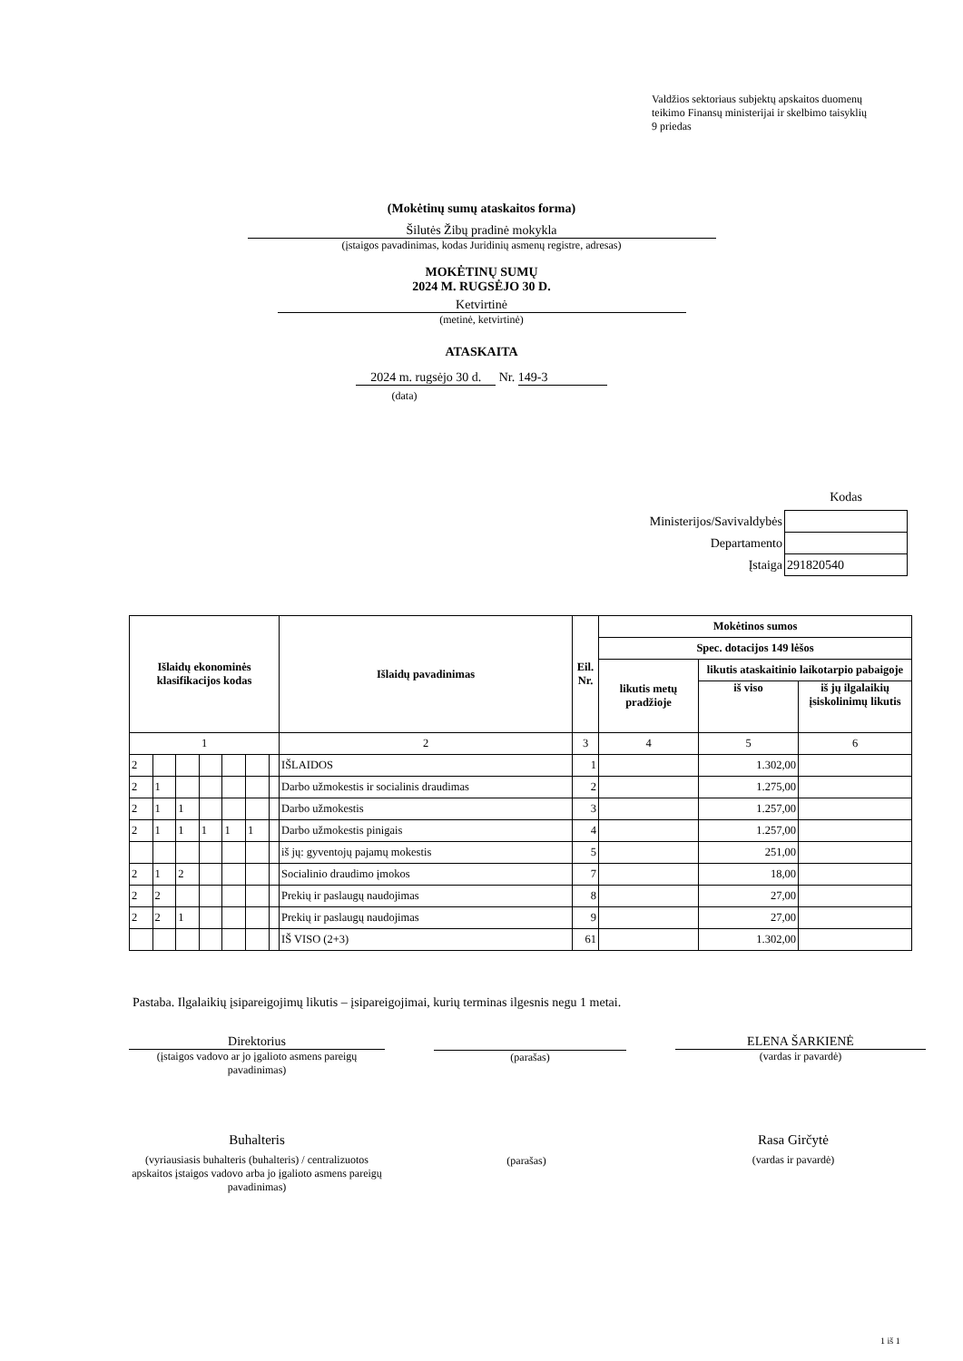Valdžios sektoriaus subjektų apskaitos duomenų
teikimo Finansų ministerijai ir skelbimo taisyklių
9 priedas
(Mokėtinų sumų ataskaitos forma)
Šilutės Žibų pradinė mokykla
(įstaigos pavadinimas, kodas Juridinių asmenų registre, adresas)
MOKĖTINŲ SUMŲ
2024 M. RUGSĖJO 30 D.
Ketvirtinė
(metinė, ketvirtinė)
ATASKAITA
2024 m. rugsėjo 30 d. Nr. 149-3
(data)
Kodas
| Ministerijos/Savivaldybės | |
| Departamento | |
| Įstaiga | 291820540 |
| Išlaidų ekonominės klasifikacijos kodas | | | | | | | Išlaidų pavadinimas | Eil. Nr. | Mokėtinos sumos | | |
| --- | --- | --- | --- | --- | --- | --- | --- | --- | --- | --- | --- |
| | | | | | | | | | Spec. dotacijos 149 lėšos | | |
| | | | | | | | | | likutis metų pradžioje | likutis ataskaitinio laikotarpio pabaigoje | |
| | | | | | | | | | | iš viso | iš jų ilgalaikių įsiskolinimų likutis |
| 1 | | | | | | | 2 | 3 | 4 | 5 | 6 |
| 2 | | | | | | | IŠLAIDOS | 1 | | 1.302,00 | |
| 2 | 1 | | | | | | Darbo užmokestis ir socialinis draudimas | 2 | | 1.275,00 | |
| 2 | 1 | 1 | | | | | Darbo užmokestis | 3 | | 1.257,00 | |
| 2 | 1 | 1 | 1 | 1 | 1 | | Darbo užmokestis pinigais | 4 | | 1.257,00 | |
| | | | | | | | iš jų: gyventojų pajamų mokestis | 5 | | 251,00 | |
| 2 | 1 | 2 | | | | | Socialinio draudimo įmokos | 7 | | 18,00 | |
| 2 | 2 | | | | | | Prekių ir paslaugų naudojimas | 8 | | 27,00 | |
| 2 | 2 | 1 | | | | | Prekių ir paslaugų naudojimas | 9 | | 27,00 | |
| | | | | | | | IŠ VISO (2+3) | 61 | | 1.302,00 | |
Pastaba. Ilgalaikių įsipareigojimų likutis – įsipareigojimai, kurių terminas ilgesnis negu 1 metai.
Direktorius
(įstaigos vadovo ar jo įgalioto asmens pareigų pavadinimas)
(parašas)
ELENA ŠARKIENĖ
(vardas ir pavardė)
Buhalteris
(vyriausiasis buhalteris (buhalteris) / centralizuotos apskaitos įstaigos vadovo arba jo įgalioto asmens pareigų pavadinimas)
(parašas)
Rasa Girčytė
(vardas ir pavardė)
1 iš 1